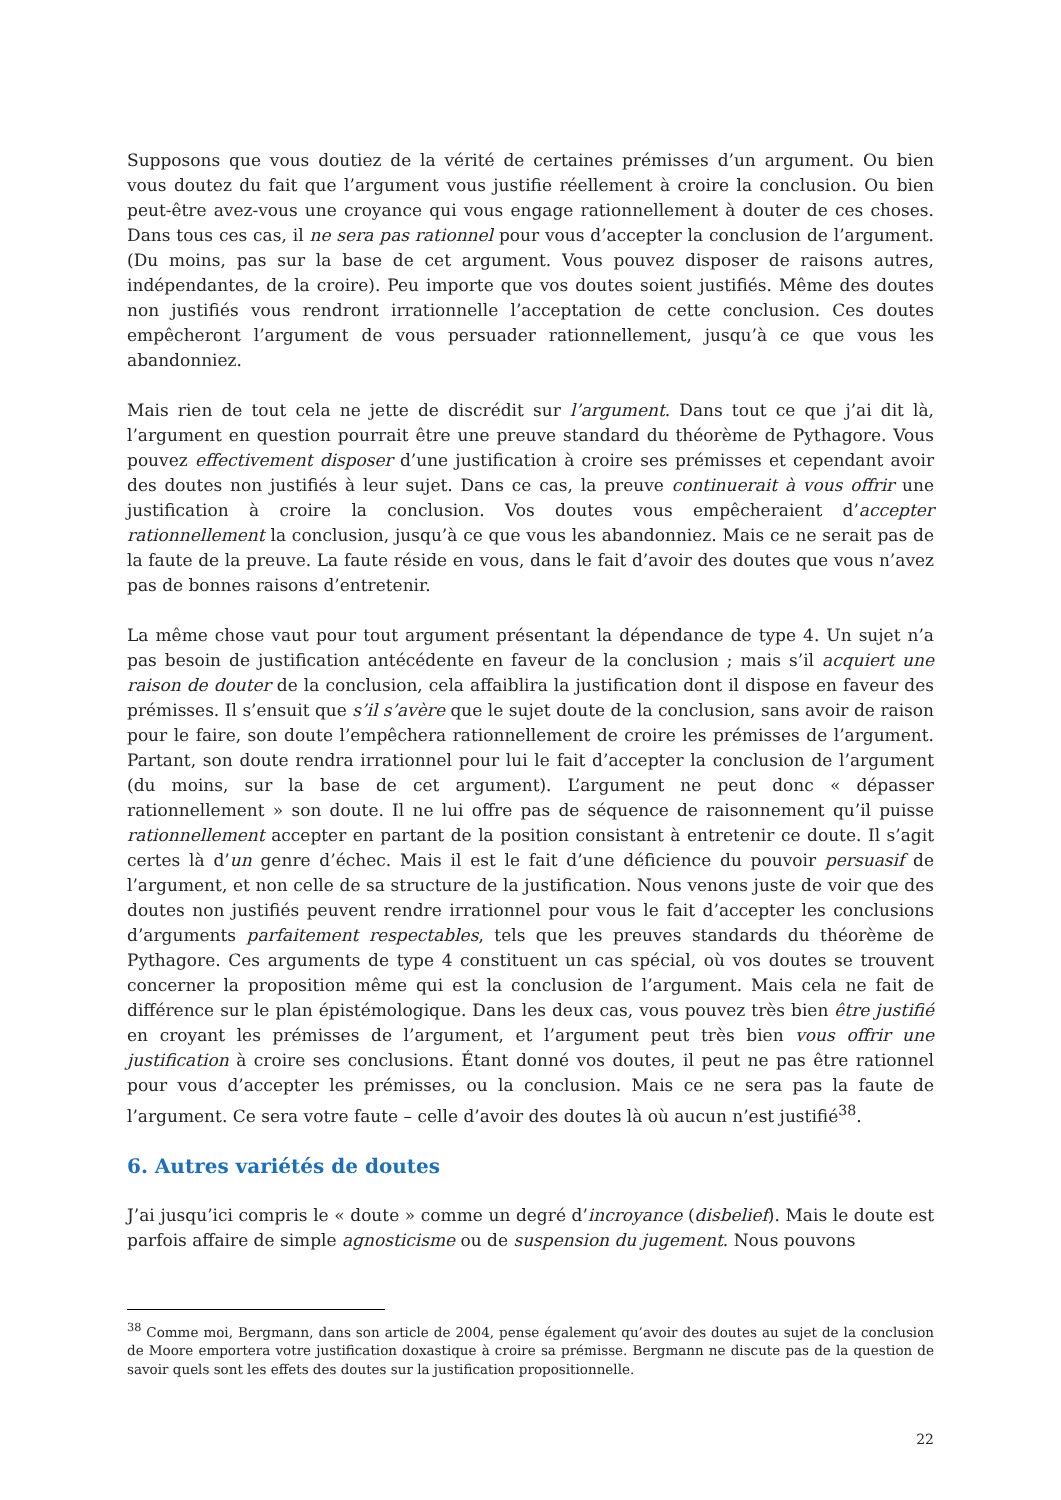Supposons que vous doutiez de la vérité de certaines prémisses d’un argument. Ou bien vous doutez du fait que l’argument vous justifie réellement à croire la conclusion. Ou bien peut-être avez-vous une croyance qui vous engage rationnellement à douter de ces choses. Dans tous ces cas, il ne sera pas rationnel pour vous d’accepter la conclusion de l’argument. (Du moins, pas sur la base de cet argument. Vous pouvez disposer de raisons autres, indépendantes, de la croire). Peu importe que vos doutes soient justifiés. Même des doutes non justifiés vous rendront irrationnelle l’acceptation de cette conclusion. Ces doutes empêcheront l’argument de vous persuader rationnellement, jusqu’à ce que vous les abandonniez.
Mais rien de tout cela ne jette de discrédit sur l’argument. Dans tout ce que j’ai dit là, l’argument en question pourrait être une preuve standard du théorème de Pythagore. Vous pouvez effectivement disposer d’une justification à croire ses prémisses et cependant avoir des doutes non justifiés à leur sujet. Dans ce cas, la preuve continuerait à vous offrir une justification à croire la conclusion. Vos doutes vous empêcheraient d’accepter rationnellement la conclusion, jusqu’à ce que vous les abandonniez. Mais ce ne serait pas de la faute de la preuve. La faute réside en vous, dans le fait d’avoir des doutes que vous n’avez pas de bonnes raisons d’entretenir.
La même chose vaut pour tout argument présentant la dépendance de type 4. Un sujet n’a pas besoin de justification antécédente en faveur de la conclusion ; mais s’il acquiert une raison de douter de la conclusion, cela affaiblira la justification dont il dispose en faveur des prémisses. Il s’ensuit que s’il s’avère que le sujet doute de la conclusion, sans avoir de raison pour le faire, son doute l’empêchera rationnellement de croire les prémisses de l’argument. Partant, son doute rendra irrationnel pour lui le fait d’accepter la conclusion de l’argument (du moins, sur la base de cet argument). L’argument ne peut donc « dépasser rationnellement » son doute. Il ne lui offre pas de séquence de raisonnement qu’il puisse rationnellement accepter en partant de la position consistant à entretenir ce doute. Il s’agit certes là d’un genre d’échec. Mais il est le fait d’une déficience du pouvoir persuasif de l’argument, et non celle de sa structure de la justification. Nous venons juste de voir que des doutes non justifiés peuvent rendre irrationnel pour vous le fait d’accepter les conclusions d’arguments parfaitement respectables, tels que les preuves standards du théorème de Pythagore. Ces arguments de type 4 constituent un cas spécial, où vos doutes se trouvent concerner la proposition même qui est la conclusion de l’argument. Mais cela ne fait de différence sur le plan épistémologique. Dans les deux cas, vous pouvez très bien être justifié en croyant les prémisses de l’argument, et l’argument peut très bien vous offrir une justification à croire ses conclusions. Étant donné vos doutes, il peut ne pas être rationnel pour vous d’accepter les prémisses, ou la conclusion. Mais ce ne sera pas la faute de l’argument. Ce sera votre faute – celle d’avoir des doutes là où aucun n’est justifié<sup>38</sup>.
6. Autres variétés de doutes
J’ai jusqu’ici compris le « doute » comme un degré d’incroyance (disbelief). Mais le doute est parfois affaire de simple agnosticisme ou de suspension du jugement. Nous pouvons
<sup>38</sup> Comme moi, Bergmann, dans son article de 2004, pense également qu’avoir des doutes au sujet de la conclusion de Moore emportera votre justification doxastique à croire sa prémisse. Bergmann ne discute pas de la question de savoir quels sont les effets des doutes sur la justification propositionnelle.
22